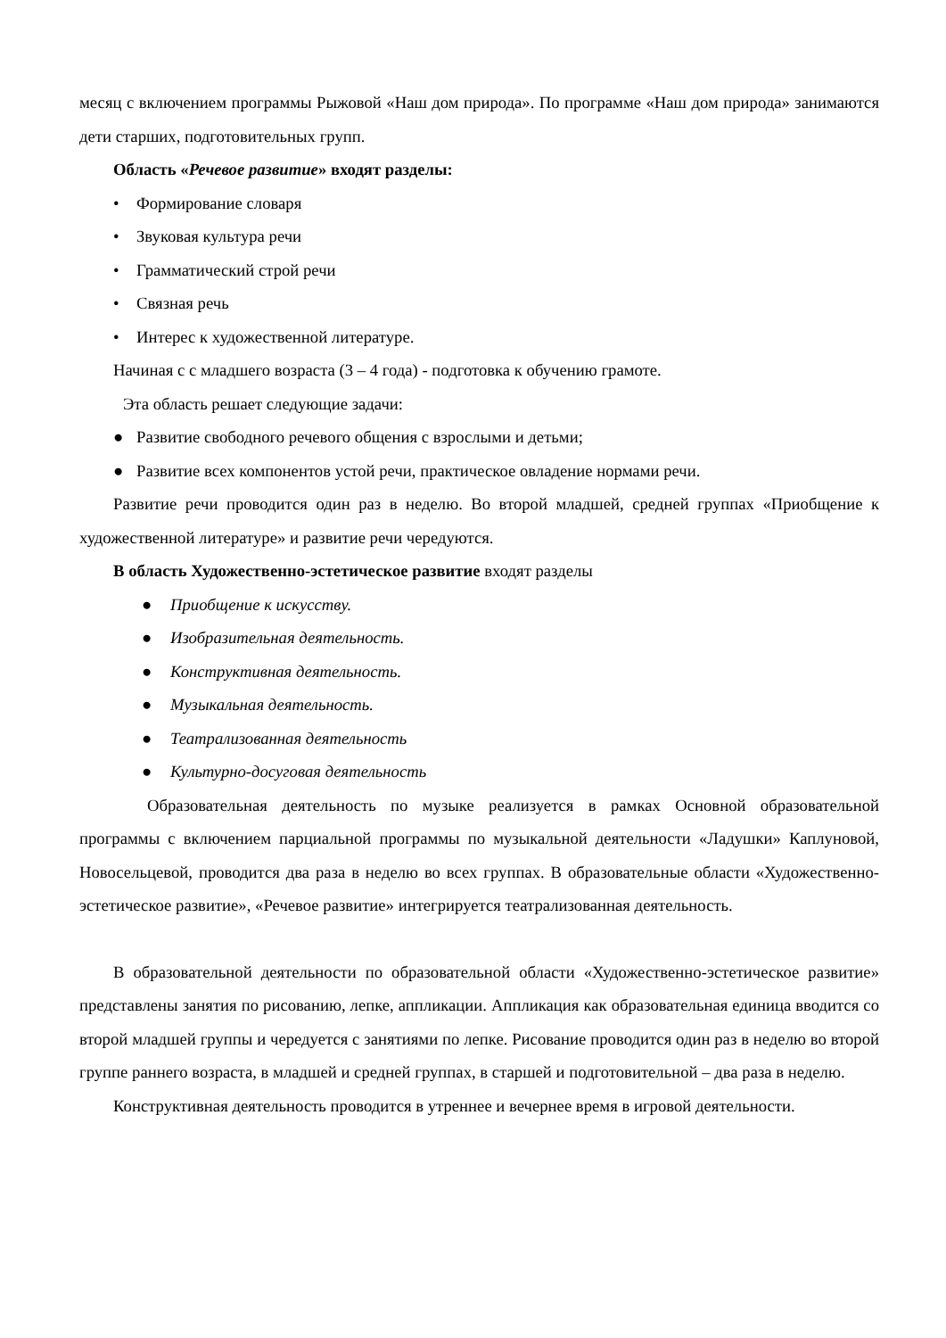месяц с включением программы Рыжовой «Наш дом природа». По программе «Наш дом природа» занимаются дети старших, подготовительных групп.
Область «Речевое развитие» входят разделы:
• Формирование словаря
• Звуковая культура речи
• Грамматический строй речи
• Связная речь
• Интерес к художественной литературе.
Начиная с с младшего возраста (3 – 4 года) - подготовка к обучению грамоте.
Эта область решает следующие задачи:
● Развитие свободного речевого общения с взрослыми и детьми;
● Развитие всех компонентов устой речи, практическое овладение нормами речи.
Развитие речи проводится один раз в неделю. Во второй младшей, средней группах «Приобщение к художественной литературе» и развитие речи чередуются.
В область Художественно-эстетическое развитие входят разделы
● Приобщение к искусству.
● Изобразительная деятельность.
● Конструктивная деятельность.
● Музыкальная деятельность.
● Театрализованная деятельность
● Культурно-досуговая деятельность
Образовательная деятельность по музыке реализуется в рамках Основной образовательной программы с включением парциальной программы по музыкальной деятельности «Ладушки» Каплуновой, Новосельцевой, проводится два раза в неделю во всех группах. В образовательные области «Художественно-эстетическое развитие», «Речевое развитие» интегрируется театрализованная деятельность.
В образовательной деятельности по образовательной области «Художественно-эстетическое развитие» представлены занятия по рисованию, лепке, аппликации. Аппликация как образовательная единица вводится со второй младшей группы и чередуется с занятиями по лепке. Рисование проводится один раз в неделю во второй группе раннего возраста, в младшей и средней группах, в старшей и подготовительной – два раза в неделю.
Конструктивная деятельность проводится в утреннее и вечернее время в игровой деятельности.